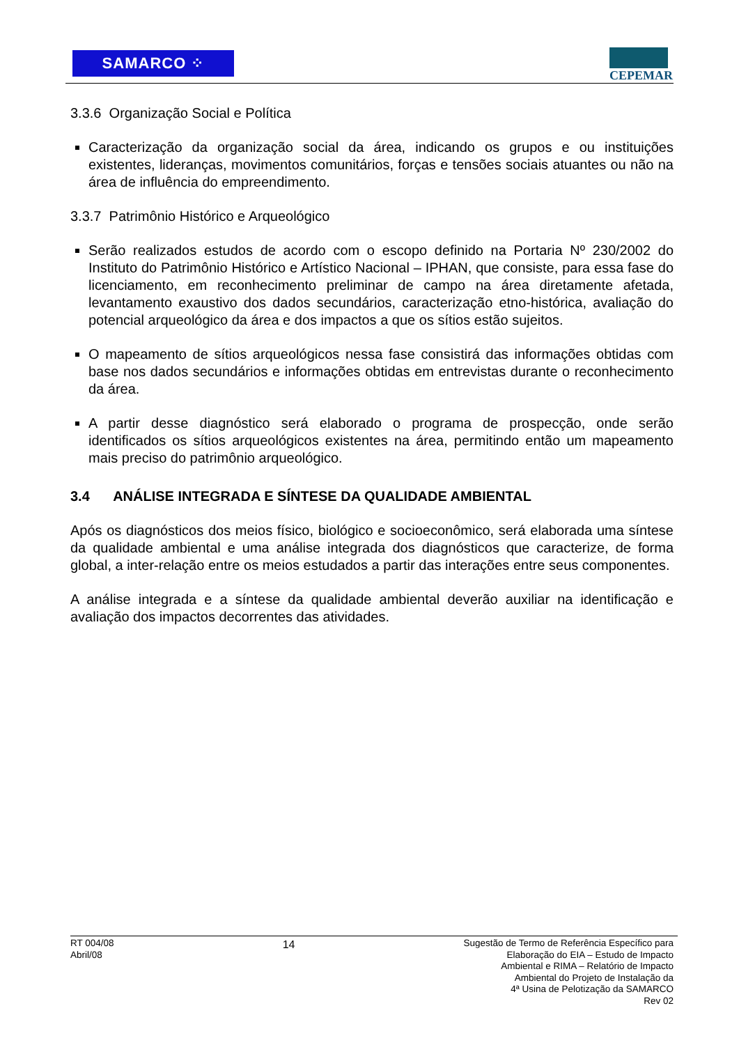SAMARCO ⁘ CEPEMAR
3.3.6 Organização Social e Política
Caracterização da organização social da área, indicando os grupos e ou instituições existentes, lideranças, movimentos comunitários, forças e tensões sociais atuantes ou não na área de influência do empreendimento.
3.3.7 Patrimônio Histórico e Arqueológico
Serão realizados estudos de acordo com o escopo definido na Portaria Nº 230/2002 do Instituto do Patrimônio Histórico e Artístico Nacional – IPHAN, que consiste, para essa fase do licenciamento, em reconhecimento preliminar de campo na área diretamente afetada, levantamento exaustivo dos dados secundários, caracterização etno-histórica, avaliação do potencial arqueológico da área e dos impactos a que os sítios estão sujeitos.
O mapeamento de sítios arqueológicos nessa fase consistirá das informações obtidas com base nos dados secundários e informações obtidas em entrevistas durante o reconhecimento da área.
A partir desse diagnóstico será elaborado o programa de prospecção, onde serão identificados os sítios arqueológicos existentes na área, permitindo então um mapeamento mais preciso do patrimônio arqueológico.
3.4 ANÁLISE INTEGRADA E SÍNTESE DA QUALIDADE AMBIENTAL
Após os diagnósticos dos meios físico, biológico e socioeconômico, será elaborada uma síntese da qualidade ambiental e uma análise integrada dos diagnósticos que caracterize, de forma global, a inter-relação entre os meios estudados a partir das interações entre seus componentes.
A análise integrada e a síntese da qualidade ambiental deverão auxiliar na identificação e avaliação dos impactos decorrentes das atividades.
RT 004/08
Abril/08
14
Sugestão de Termo de Referência Específico para
Elaboração do EIA – Estudo de Impacto
Ambiental e RIMA – Relatório de Impacto
Ambiental do Projeto de Instalação da
4ª Usina de Pelotização da SAMARCO
Rev 02